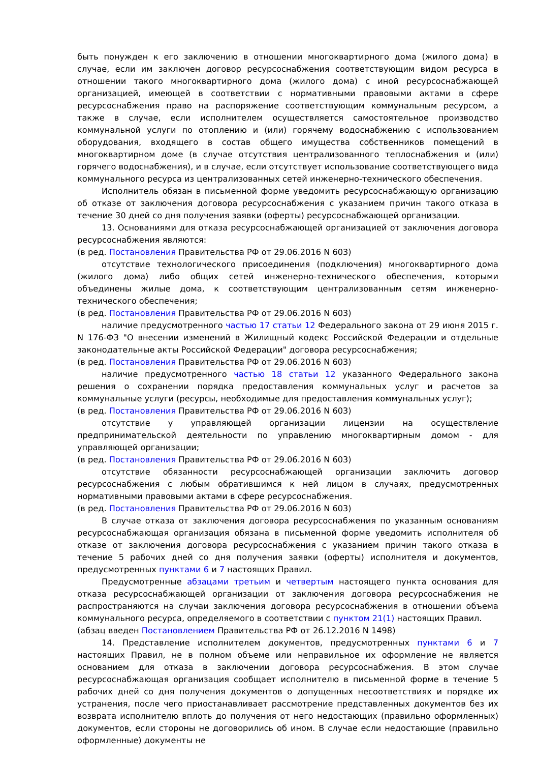быть понужден к его заключению в отношении многоквартирного дома (жилого дома) в случае, если им заключен договор ресурсоснабжения соответствующим видом ресурса в отношении такого многоквартирного дома (жилого дома) с иной ресурсоснабжающей организацией, имеющей в соответствии с нормативными правовыми актами в сфере ресурсоснабжения право на распоряжение соответствующим коммунальным ресурсом, а также в случае, если исполнителем осуществляется самостоятельное производство коммунальной услуги по отоплению и (или) горячему водоснабжению с использованием оборудования, входящего в состав общего имущества собственников помещений в многоквартирном доме (в случае отсутствия централизованного теплоснабжения и (или) горячего водоснабжения), и в случае, если отсутствует использование соответствующего вида коммунального ресурса из централизованных сетей инженерно-технического обеспечения.
Исполнитель обязан в письменной форме уведомить ресурсоснабжающую организацию об отказе от заключения договора ресурсоснабжения с указанием причин такого отказа в течение 30 дней со дня получения заявки (оферты) ресурсоснабжающей организации.
13. Основаниями для отказа ресурсоснабжающей организацией от заключения договора ресурсоснабжения являются:
(в ред. Постановления Правительства РФ от 29.06.2016 N 603)
отсутствие технологического присоединения (подключения) многоквартирного дома (жилого дома) либо общих сетей инженерно-технического обеспечения, которыми объединены жилые дома, к соответствующим централизованным сетям инженерно-технического обеспечения;
(в ред. Постановления Правительства РФ от 29.06.2016 N 603)
наличие предусмотренного частью 17 статьи 12 Федерального закона от 29 июня 2015 г. N 176-ФЗ "О внесении изменений в Жилищный кодекс Российской Федерации и отдельные законодательные акты Российской Федерации" договора ресурсоснабжения;
(в ред. Постановления Правительства РФ от 29.06.2016 N 603)
наличие предусмотренного частью 18 статьи 12 указанного Федерального закона решения о сохранении порядка предоставления коммунальных услуг и расчетов за коммунальные услуги (ресурсы, необходимые для предоставления коммунальных услуг);
(в ред. Постановления Правительства РФ от 29.06.2016 N 603)
отсутствие у управляющей организации лицензии на осуществление предпринимательской деятельности по управлению многоквартирным домом - для управляющей организации;
(в ред. Постановления Правительства РФ от 29.06.2016 N 603)
отсутствие обязанности ресурсоснабжающей организации заключить договор ресурсоснабжения с любым обратившимся к ней лицом в случаях, предусмотренных нормативными правовыми актами в сфере ресурсоснабжения.
(в ред. Постановления Правительства РФ от 29.06.2016 N 603)
В случае отказа от заключения договора ресурсоснабжения по указанным основаниям ресурсоснабжающая организация обязана в письменной форме уведомить исполнителя об отказе от заключения договора ресурсоснабжения с указанием причин такого отказа в течение 5 рабочих дней со дня получения заявки (оферты) исполнителя и документов, предусмотренных пунктами 6 и 7 настоящих Правил.
Предусмотренные абзацами третьим и четвертым настоящего пункта основания для отказа ресурсоснабжающей организации от заключения договора ресурсоснабжения не распространяются на случаи заключения договора ресурсоснабжения в отношении объема коммунального ресурса, определяемого в соответствии с пунктом 21(1) настоящих Правил.
(абзац введен Постановлением Правительства РФ от 26.12.2016 N 1498)
14. Представление исполнителем документов, предусмотренных пунктами 6 и 7 настоящих Правил, не в полном объеме или неправильное их оформление не является основанием для отказа в заключении договора ресурсоснабжения. В этом случае ресурсоснабжающая организация сообщает исполнителю в письменной форме в течение 5 рабочих дней со дня получения документов о допущенных несоответствиях и порядке их устранения, после чего приостанавливает рассмотрение представленных документов без их возврата исполнителю вплоть до получения от него недостающих (правильно оформленных) документов, если стороны не договорились об ином. В случае если недостающие (правильно оформленные) документы не